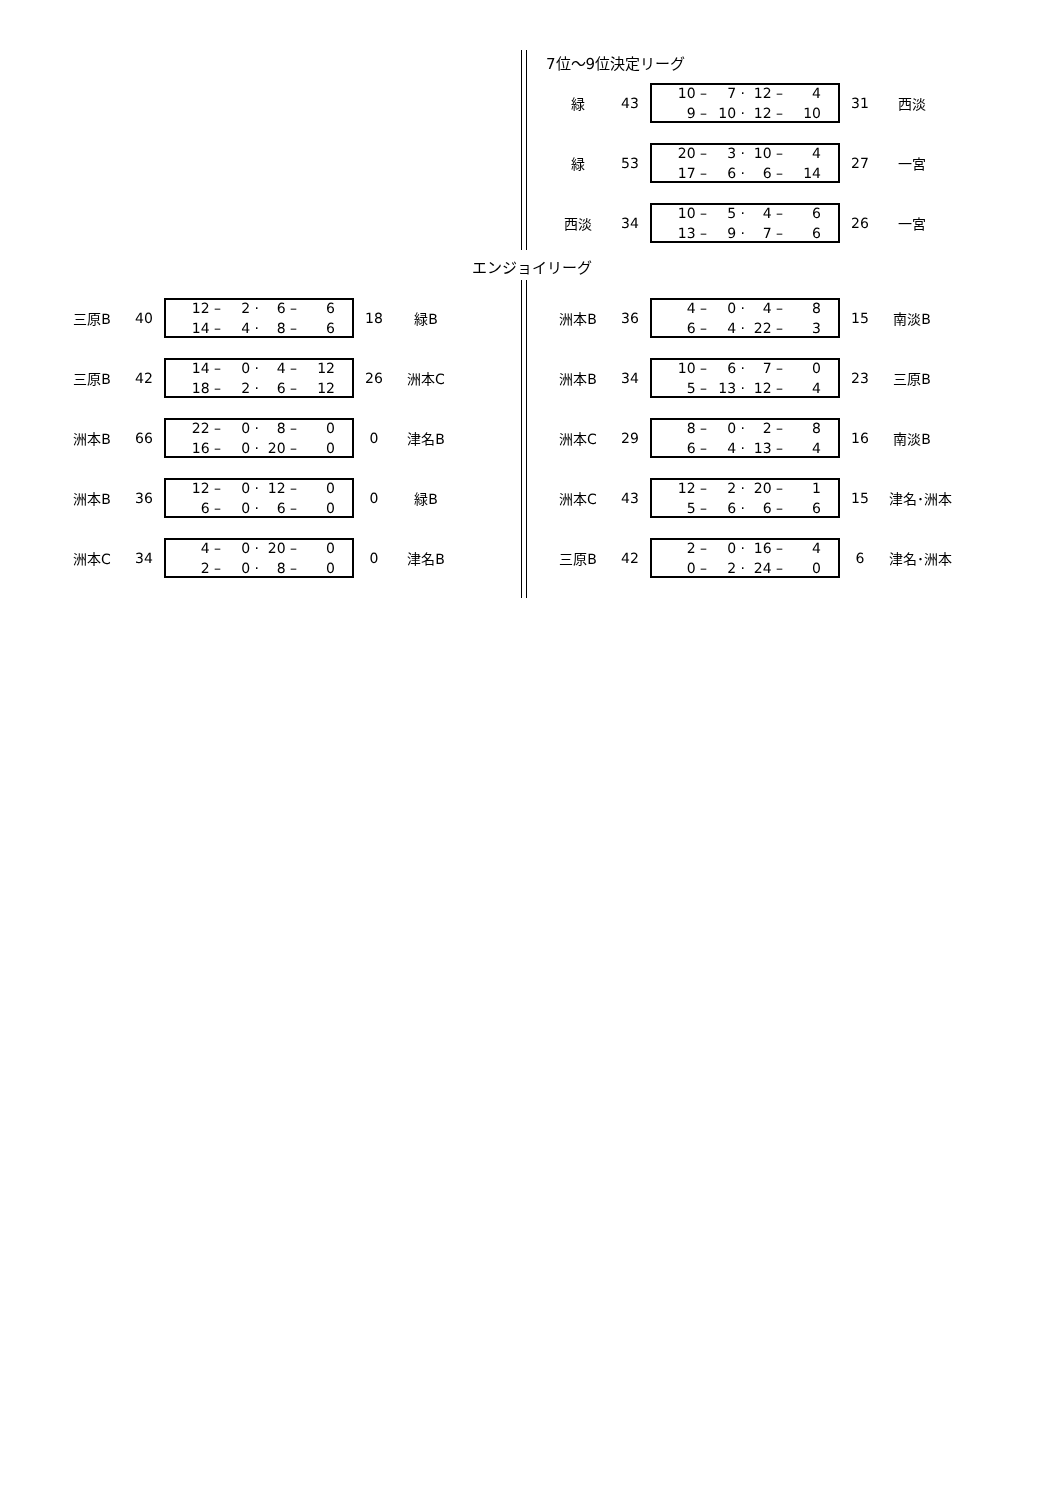7位～9位決定リーグ
緑 43
| 10 – | 7 · | 12 – | 4 |
| 9 – | 10 · | 12 – | 10 |
31 西淡
緑 53
| 20 – | 3 · | 10 – | 4 |
| 17 – | 6 · | 6 – | 14 |
27 一宮
西淡 34
| 10 – | 5 · | 4 – | 6 |
| 13 – | 9 · | 7 – | 6 |
26 一宮
エンジョイリーグ
三原B 40
| 12 – | 2 · | 6 – | 6 |
| 14 – | 4 · | 8 – | 6 |
18 緑B
三原B 42
| 14 – | 0 · | 4 – | 12 |
| 18 – | 2 · | 6 – | 12 |
26 洲本C
洲本B 66
| 22 – | 0 · | 8 – | 0 |
| 16 – | 0 · | 20 – | 0 |
0 津名B
洲本B 36
| 12 – | 0 · | 12 – | 0 |
| 6 – | 0 · | 6 – | 0 |
0 緑B
洲本C 34
| 4 – | 0 · | 20 – | 0 |
| 2 – | 0 · | 8 – | 0 |
0 津名B
洲本B 36
| 4 – | 0 · | 4 – | 8 |
| 6 – | 4 · | 22 – | 3 |
15 南淡B
洲本B 34
| 10 – | 6 · | 7 – | 0 |
| 5 – | 13 · | 12 – | 4 |
23 三原B
洲本C 29
| 8 – | 0 · | 2 – | 8 |
| 6 – | 4 · | 13 – | 4 |
16 南淡B
洲本C 43
| 12 – | 2 · | 20 – | 1 |
| 5 – | 6 · | 6 – | 6 |
15 津名･洲本
三原B 42
| 2 – | 0 · | 16 – | 4 |
| 0 – | 2 · | 24 – | 0 |
6 津名･洲本